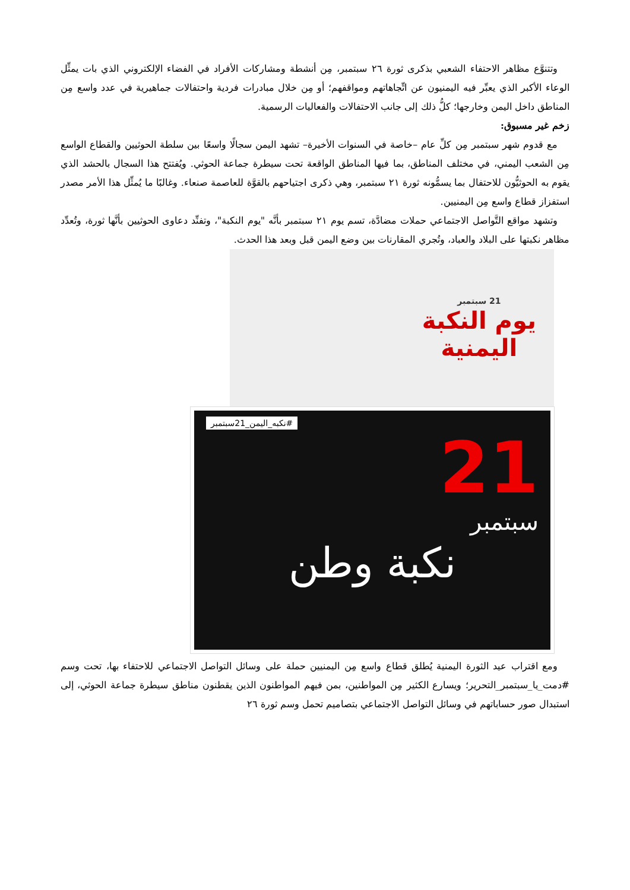وتتنوَّع مظاهر الاحتفاء الشعبي بذكرى ثورة ٢٦ سبتمبر، مِن أنشطة ومشاركات الأفراد في الفضاء الإلكتروني الذي بات يمثِّل الوعاء الأكبر الذي يعبِّر فيه اليمنيون عن اتِّجاهاتهم ومواقفهم؛ أو مِن خلال مبادرات فردية واحتفالات جماهيرية في عدد واسع مِن المناطق داخل اليمن وخارجها؛ كلُّ ذلك إلى جانب الاحتفالات والفعاليات الرسمية.
زخم غير مسبوق:
مع قدوم شهر سبتمبر مِن كلِّ عام –خاصة في السنوات الأخيرة– تشهد اليمن سجالًا واسعًا بين سلطة الحوثيين والقطاع الواسع مِن الشعب اليمني، في مختلف المناطق، بما فيها المناطق الواقعة تحت سيطرة جماعة الحوثي. ويُفتتح هذا السجال بالحشد الذي يقوم به الحوثيُّون للاحتفال بما يسمُّونه ثورة ٢١ سبتمبر، وهي ذكرى اجتياحهم بالقوَّة للعاصمة صنعاء. وغالبًا ما يُمثِّل هذا الأمر مصدر استفزاز قطاع واسع مِن اليمنيين.
وتشهد مواقع التَّواصل الاجتماعي حملات مضادَّة، تسم يوم ٢١ سبتمبر بأنَّه "يوم النكبة"، وتفنِّد دعاوى الحوثيين بأنَّها ثورة، وتُعدِّد مظاهر نكبتها على البلاد والعباد، وتُجري المقارنات بين وضع اليمن قبل وبعد هذا الحدث.
21 سبتمبر
يوم النكبة
اليمنية
#نكبه_اليمن_21سبتمبر
21
سبتمبر
نكبة وطن
ومع اقتراب عيد الثورة اليمنية يُطلق قطاع واسع مِن اليمنيين حملة على وسائل التواصل الاجتماعي للاحتفاء بها، تحت وسم #دمت_يا_سبتمبر_التحرير؛ ويسارع الكثير مِن المواطنين، بمن فيهم المواطنون الذين يقطنون مناطق سيطرة جماعة الحوثي، إلى استبدال صور حساباتهم في وسائل التواصل الاجتماعي بتصاميم تحمل وسم ثورة ٢٦